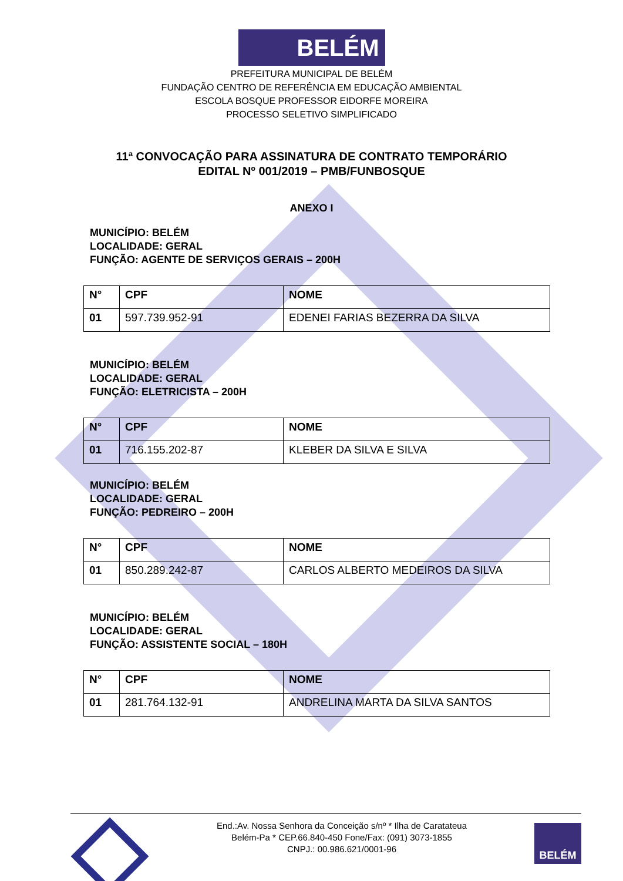BELÉM
PREFEITURA MUNICIPAL DE BELÉM
FUNDAÇÃO CENTRO DE REFERÊNCIA EM EDUCAÇÃO AMBIENTAL
ESCOLA BOSQUE PROFESSOR EIDORFE MOREIRA
PROCESSO SELETIVO SIMPLIFICADO
11ª CONVOCAÇÃO PARA ASSINATURA DE CONTRATO TEMPORÁRIO
EDITAL Nº 001/2019 – PMB/FUNBOSQUE
ANEXO I
MUNICÍPIO: BELÉM
LOCALIDADE: GERAL
FUNÇÃO: AGENTE DE SERVIÇOS GERAIS – 200H
| N° | CPF | NOME |
| --- | --- | --- |
| 01 | 597.739.952-91 | EDENEI FARIAS BEZERRA DA SILVA |
MUNICÍPIO: BELÉM
LOCALIDADE: GERAL
FUNÇÃO: ELETRICISTA – 200H
| N° | CPF | NOME |
| --- | --- | --- |
| 01 | 716.155.202-87 | KLEBER DA SILVA E SILVA |
MUNICÍPIO: BELÉM
LOCALIDADE: GERAL
FUNÇÃO: PEDREIRO – 200H
| N° | CPF | NOME |
| --- | --- | --- |
| 01 | 850.289.242-87 | CARLOS ALBERTO MEDEIROS DA SILVA |
MUNICÍPIO: BELÉM
LOCALIDADE: GERAL
FUNÇÃO: ASSISTENTE SOCIAL – 180H
| N° | CPF | NOME |
| --- | --- | --- |
| 01 | 281.764.132-91 | ANDRELINA MARTA DA SILVA SANTOS |
End.:Av. Nossa Senhora da Conceição s/nº * Ilha de Caratateua
Belém-Pa * CEP.66.840-450 Fone/Fax: (091) 3073-1855
CNPJ.: 00.986.621/0001-96
BELÉM